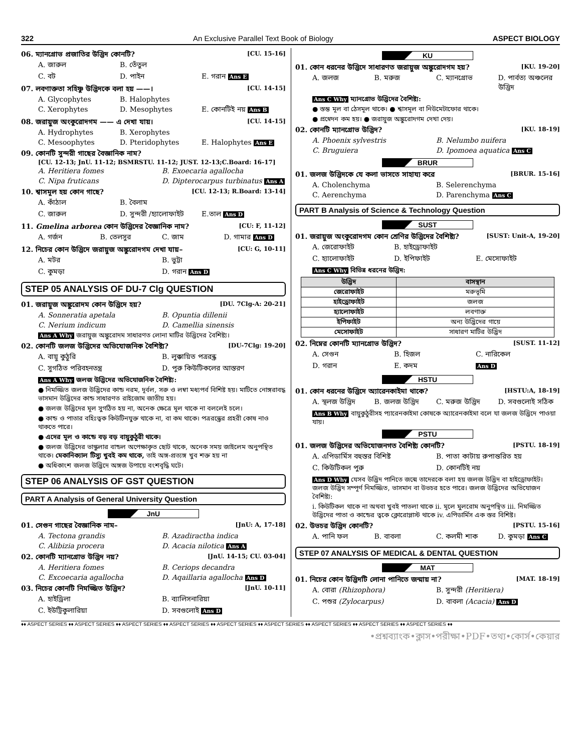322 An Exclusive Parallel Text Book of Biology ASPECT BIOLOGY
06. ম্যানগ্রোভ প্রজাতির উদ্ভিদ কোনটি? [CU. 15-16]
A. জারুল B. তেঁতুল C. বট D. পাইন E. গরান Ans E
07. লবণাক্ততা সহিষ্ণু উদ্ভিদকে বলা হয় ——। [CU. 14-15]
A. Glycophytes B. Halophytes C. Xerophytes D. Mesophytes E. কোনটিই নয় Ans B
08. জরায়ুজ অংকুরোদগম —— এ দেখা যায়। [CU. 14-15]
A. Hydrophytes B. Xerophytes C. Mesoophytes D. Pteridophytes E. Halophytes Ans E
09. কোনটি সুন্দরী গাছের বৈজ্ঞানিক নাম?
[CU. 12-13; JnU. 11-12; BSMRSTU. 11-12; JUST. 12-13;C.Board: 16-17]
A. Heritiera fomes B. Exoecaria agallocha C. Nipa fruticans D. Dipterocarpus turbinatus Ans A
10. শ্বাসমূল হয় কোন গাছে? [CU. 12-13; R.Board: 13-14]
A. কাঁঠাল B. বৈলাম C. জারুল D. সুন্দরী /হ্যালোফাইট E.তাল Ans D
11. Gmelina arborea কোন উদ্ভিদের বৈজ্ঞানিক নাম? [CU: F, 11-12]
A. গর্জন B. তেলসুর C. জাম D. গামার Ans D
12. নিচের কোন উদ্ভিদে জরায়ুজ অঙ্কুরোদগম দেখা যায়– [CU: G, 10-11]
A. মটর B. ভুট্টা C. কুমড়া D. গরান Ans D
STEP 05 ANALYSIS OF DU-7 Clg QUESTION
01. জরায়ুজ অঙ্কুরোদম কোন উদ্ভিদে হয়? [DU. 7Clg-A: 20-21]
A. Sonneratia apetala B. Opuntia dillenii C. Nerium indicum D. Camellia sinensis
Ans A Why জরায়ুজ অঙ্কুরোদম সাধারণত লোনা মাটির উদ্ভিদের বৈশিষ্ট্য।
02. কোনটি জলজ উদ্ভিদের অভিযোজনিক বৈশিষ্ট্য? [DU-7Clg: 19-20]
A. বায়ু কুঠুরি B. লুক্কায়িত পত্ররন্ধ্র C. সুগঠিত পরিবহনতন্ত্র D. পুরু কিউটিকলের আস্তরণ
Ans A Why জলজ উদ্ভিদের অভিযোজনিক বৈশিষ্ট্য:
● নিমজ্জিত জলজ উদ্ভিদের কান্ড নরম, দূর্বল, সরু ও লম্বা মধ্যপর্ব বিশিষ্ট হয়। মাটিতে নোঙ্গরাবদ্ধ ভাসমান উদ্ভিদের কান্ড সাধারণত রাইজোম জাতীয় হয়।
● জলজ উদ্ভিদের মূল সুগঠিত হয় না, অনেক ক্ষেত্রে মূল থাকে না বললেই চলে।
● কান্ড ও পাতার বহিঃত্বক কিউটিনযুক্ত থাকে না, বা কম থাকে। পত্ররন্ধ্রের প্রহরী কোষ নাও থাকতে পারে।
● এদের মূল ও কান্ডে বড় বড় বায়ুকুঠুরী থাকে।
● জলজ উদ্ভিদের ভাস্কুলার বান্ডল অপেক্ষাকৃত ছোট থাকে, অনেক সময় জাইলেম অনুপস্থিত থাকে। মেকানিক্যাল টিস্যু খুবই কম থাকে, তাই অঙ্গ-প্রত্যঙ্গ খুব শক্ত হয় না
● অধিকাংশ জলজ উদ্ভিদে অঙ্গজ উপায়ে বংশবৃদ্ধি ঘটে।
STEP 06 ANALYSIS OF GST QUESTION
PART A Analysis of General University Question
JnU
01. সেগুন গাছের বৈজ্ঞানিক নাম– [JnU: A, 17-18]
A. Tectona grandis B. Azadiractha indica C. Alibizia procera D. Acacia nilotica Ans A
02. কোনটি ম্যানগ্রোভ উদ্ভিদ নয়? [JnU. 14-15; CU. 03-04]
A. Heritiera fomes B. Ceriops decandra C. Excoecaria agallocha D. Aqaillaria agallocha Ans D
03. নিচের কোনটি নিমজ্জিত উদ্ভিদ? [JnU. 10-11]
A. হাইড্রিলা B. ব্যালিসনারিয়া C. ইউট্রিকুলারিয়া D. সবগুলোই Ans D
KU
01. কোন ধরনের উদ্ভিদে সাধারণত জরায়ুজ অঙ্কুরোদগম হয়? [KU. 19-20]
A. জলজ B. মরুজ C. ম্যানগ্রোভ D. পার্বত্য অঞ্চলের উদ্ভিদ
Ans C Why ম্যানগ্রোভ উদ্ভিদের বৈশিষ্ট্য:
● স্তম্ভ মূল বা ঠেসমূল থাকে। ● শ্বাসমূল বা নিউমেটাফোর থাকে।
● প্রস্বেদন কম হয়। ● জরায়ুজ অঙ্কুরোদগম দেখা দেয়।
02. কোনটি ম্যানগ্রোভ উদ্ভিদ? [KU. 18-19]
A. Phoenix sylvestris B. Nelumbo nuifera C. Bruguiera D. Ipomoea aquatica Ans C
BRUR
01. জলজ উদ্ভিদকে যে কলা ভাসতে সাহায্য করে [BRUR. 15-16]
A. Cholenchyma B. Selerenchyma C. Aerenchyma D. Parenchyma Ans C
PART B Analysis of Science & Technology Question
SUST
01. জরায়ুজ অংকুরোদগম কোন শ্রেণির উদ্ভিদের বৈশিষ্ট্য? [SUST: Unit-A, 19-20]
A. জেরোফাইট B. হাইড্রোফাইট C. হ্যালোফাইট D. ইপিফাইট E. মেসোফাইট
Ans C Why বিভিন্ন ধরনের উদ্ভিদ:
| উদ্ভিদ | বাসস্থান |
| --- | --- |
| জেরোফাইট | মরুভূমি |
| হাইড্রোফাইট | জলজ |
| হ্যালোফাইট | লবণাক্ত |
| ইপিফাইট | অন্য উদ্ভিদের গায়ে |
| মেসোফাইট | সাধারণ মাটির উদ্ভিদ |
02. নিম্নের কোনটি ম্যানগ্রোভ উদ্ভিদ? [SUST. 11-12]
A. সেগুন B. হিজল C. নারিকেল D. গরান E. কদম Ans D
HSTU
01. কোন ধরনের উদ্ভিদে অ্যারেনকাইমা থাকে? [HSTU:A, 18-19]
A. স্থলজ উদ্ভিদ B. জলজ উদ্ভিদ C. মরুজ উদ্ভিদ D. সবগুলোই সঠিক
Ans B Why বায়ুকুঠুরীসহ প্যারেনকাইমা কোষকে অ্যারেনকাইমা বলে যা জলজ উদ্ভিদে পাওয়া যায়।
PSTU
01. জলজ উদ্ভিদের অভিযোজনগত বৈশিষ্ট্য কোনটি? [PSTU. 18-19]
A. এপিডার্মিস বহুস্তর বিশিষ্ট B. পাতা কাটায় রুপান্তরিত হয় C. কিউটিকল পুরু D. কোনটিই নয়
Ans D Why যেসব উদ্ভিদ পানিতে জন্মে তাদেরকে বলা হয় জলজ উদ্ভিদ বা হাইড্রোফাইট। জলজ উদ্ভিদ সম্পূর্ণ নিমজ্জিত, ভাসমান বা উভচর হতে পারে। জলজ উদ্ভিদের অভিযোজন বৈশিষ্ট্য:
i. কিউটিকল থাকে না অথবা খুবই পাতলা থাকে ii. মূলে মুলরোম অনুপস্থিত iii. নিমজ্জিত উদ্ভিদের পাতা ও কান্ডের ত্বকে ক্লোরোপ্লাস্ট থাকে iv. এপিডার্মিস এক স্তর বিশিষ্ট।
02. উভচর উদ্ভিদ কোনটি? [PSTU. 15-16]
A. পানি ফল B. বাবলা C. কলমী শাক D. কুমড়া Ans C
STEP 07 ANALYSIS OF MEDICAL & DENTAL QUESTION
MAT
01. নিচের কোন উদ্ভিদটি লোনা পানিতে জন্মায় না? [MAT. 18-19]
A. বোরা (Rhizophora) B. সুন্দরী (Heritiera) C. পশুর (Zylocarpus) D. বাবলা (Acacia) Ans D
♦♦ ASPECT SERIES ♦♦ ASPECT SERIES ♦♦ ASPECT SERIES ♦♦ ASPECT SERIES ♦♦ ASPECT SERIES ♦♦ ASPECT SERIES ♦♦ ASPECT SERIES ♦♦ ASPECT SERIES ♦♦ ASPECT SERIES ♦♦
•প্রশ্নব্যাংক•ক্লাস•পরীক্ষা•PDF•তথ্য•কোর্স•কেয়ার